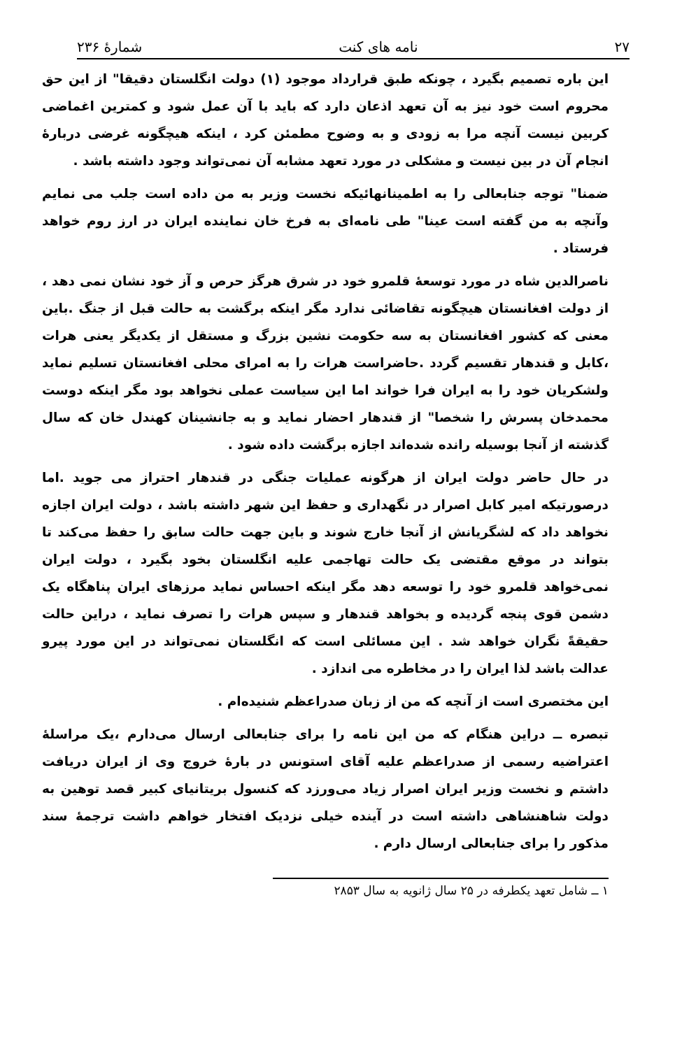۲۷ نامه های کنت شمارهٔ ۲۳۶
این باره تصمیم بگیرد ، چونکه طبق قرارداد موجود (۱) دولت انگلستان دقیقا" از این حق محروم است خود نیز به آن تعهد اذعان دارد که باید با آن عمل شود و کمترین اغماضی کربین نیست آنچه مرا به زودی و به وضوح مطمئن کرد ، اینکه هیچگونه غرضی دربارهٔ انجام آن در بین نیست و مشکلی در مورد تعهد مشابه آن نمی‌تواند وجود داشته باشد .
ضمنا" توجه جنابعالی را به اطمینانهائیکه نخست وزیر به من داده است جلب می نمایم وآنچه به من گفته است عینا" طی نامه‌ای به فرخ خان نماینده ایران در ارز روم خواهد فرستاد .
ناصرالدین شاه در مورد توسعهٔ قلمرو خود در شرق هرگز حرص و آز خود نشان نمی دهد ، از دولت افغانستان هیچگونه تقاضائی ندارد مگر اینکه برگشت به حالت قبل از جنگ .باین معنی که کشور افغانستان به سه حکومت نشین بزرگ و مستقل از یکدیگر یعنی هرات ،کابل و قندهار تقسیم گردد .حاضراست هرات را به امرای محلی افغانستان تسلیم نماید ولشکریان خود را به ایران فرا خواند اما این سیاست عملی نخواهد بود مگر اینکه دوست محمدخان پسرش را شخصا" از قندهار احضار نماید و به جانشینان کهندل خان که سال گذشته از آنجا بوسیله رانده شده‌اند اجازه برگشت داده شود .
در حال حاضر دولت ایران از هرگونه عملیات جنگی در قندهار احتراز می جوید .اما درصورتیکه امیر کابل اصرار در نگهداری و حفظ این شهر داشته باشد ، دولت ایران اجازه نخواهد داد که لشگریانش از آنجا خارج شوند و باین جهت حالت سابق را حفظ می‌کند تا بتواند در موقع مقتضی یک حالت تهاجمی علیه انگلستان بخود بگیرد ، دولت ایران نمی‌خواهد قلمرو خود را توسعه دهد مگر اینکه احساس نماید مرزهای ایران پناهگاه یک دشمن قوی پنجه گردیده و بخواهد قندهار و سپس هرات را تصرف نماید ، دراین حالت حقیقةً نگران خواهد شد . این مسائلی است که انگلستان نمی‌تواند در این مورد پیرو عدالت باشد لذا ایران را در مخاطره می اندازد .
این مختصری است از آنچه که من از زبان صدراعظم شنیده‌ام .
تبصره ــ دراین هنگام که من این نامه را برای جنابعالی ارسال می‌دارم ،یک مراسلهٔ اعتراضیه رسمی از صدراعظم علیه آقای استونس در بارهٔ خروج وی از ایران دریافت داشتم و نخست وزیر ایران اصرار زیاد می‌ورزد که کنسول بریتانیای کبیر قصد توهین به دولت شاهنشاهی داشته است در آینده خیلی نزدیک افتخار خواهم داشت ترجمهٔ سند مذکور را برای جنابعالی ارسال دارم .
۱ ــ شامل تعهد یکطرفه در ۲۵ سال ژانویه به سال ۲۸۵۳